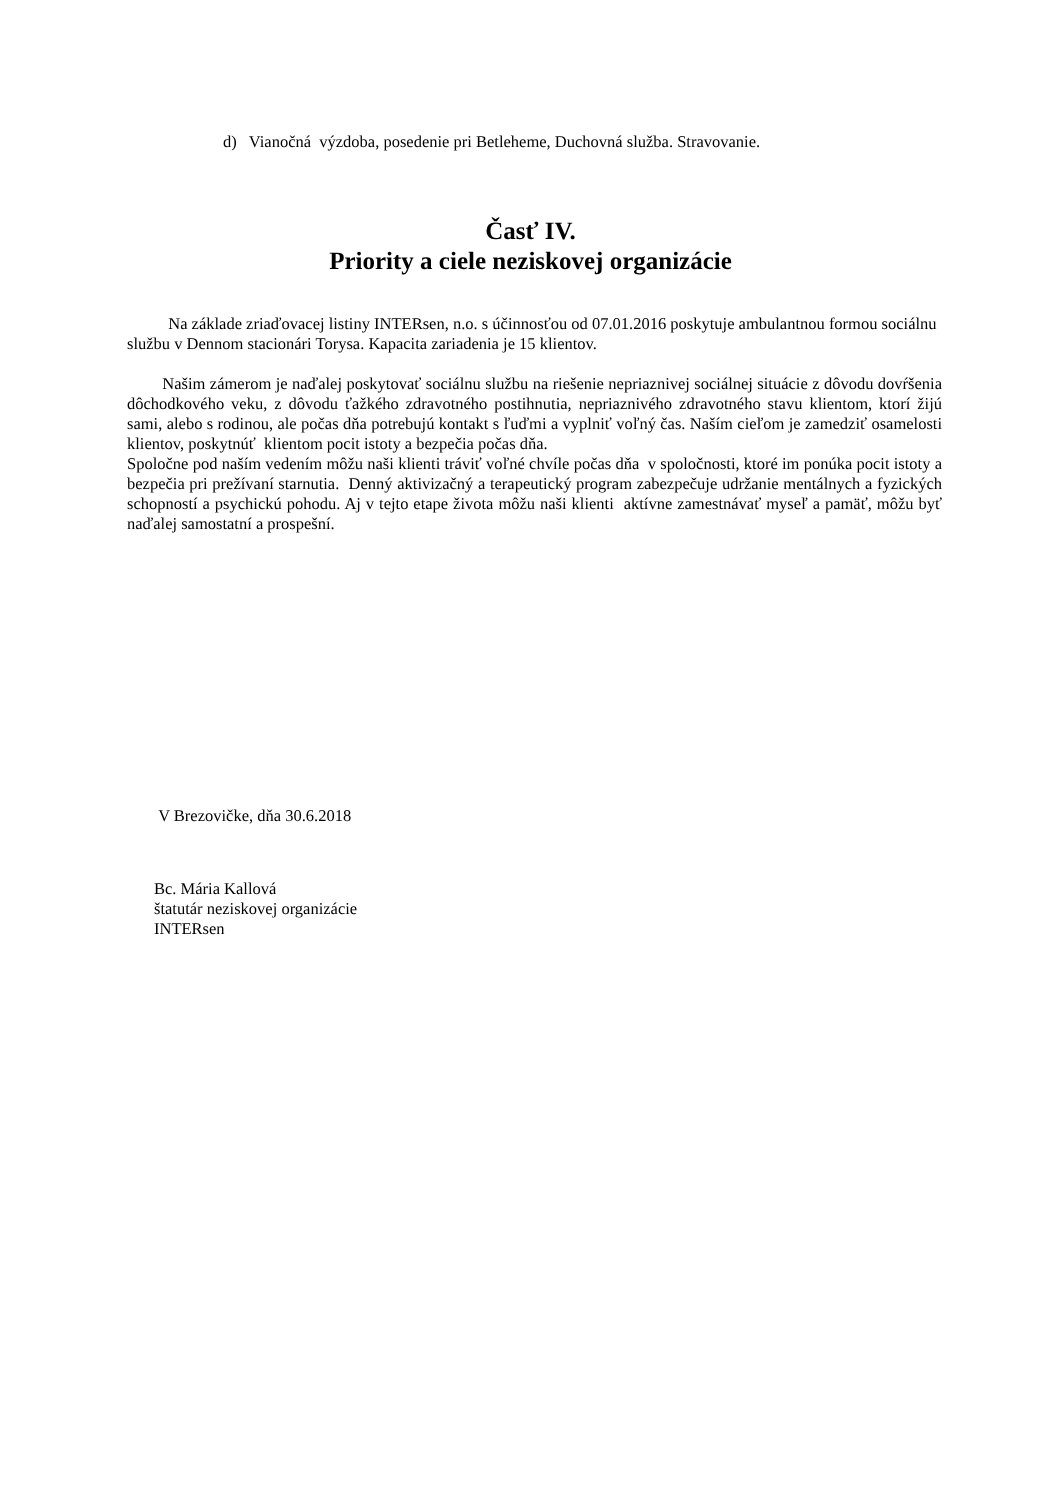d) Vianočná výzdoba, posedenie pri Betleheme, Duchovná služba. Stravovanie.
Časť IV.
Priority a ciele neziskovej organizácie
Na základe zriaďovacej listiny INTERsen, n.o. s účinnosťou od 07.01.2016 poskytuje ambulantnou formou sociálnu službu v Dennom stacionári Torysa. Kapacita zariadenia je 15 klientov.
Našim zámerom je naďalej poskytovať sociálnu službu na riešenie nepriaznivej sociálnej situácie z dôvodu dovŕšenia dôchodkového veku, z dôvodu ťažkého zdravotného postihnutia, nepriaznivého zdravotného stavu klientom, ktorí žijú sami, alebo s rodinou, ale počas dňa potrebujú kontakt s ľuďmi a vyplniť voľný čas. Naším cieľom je zamedziť osamelosti klientov, poskytnúť klientom pocit istoty a bezpečia počas dňa.
Spoločne pod naším vedením môžu naši klienti tráviť voľné chvíle počas dňa v spoločnosti, ktoré im ponúka pocit istoty a bezpečia pri prežívaní starnutia. Denný aktivizačný a terapeutický program zabezpečuje udržanie mentálnych a fyzických schopností a psychickú pohodu. Aj v tejto etape života môžu naši klienti aktívne zamestnávať myseľ a pamäť, môžu byť naďalej samostatní a prospešní.
V Brezovičke, dňa 30.6.2018
Bc. Mária Kallová
štatutár neziskovej organizácie
INTERsen